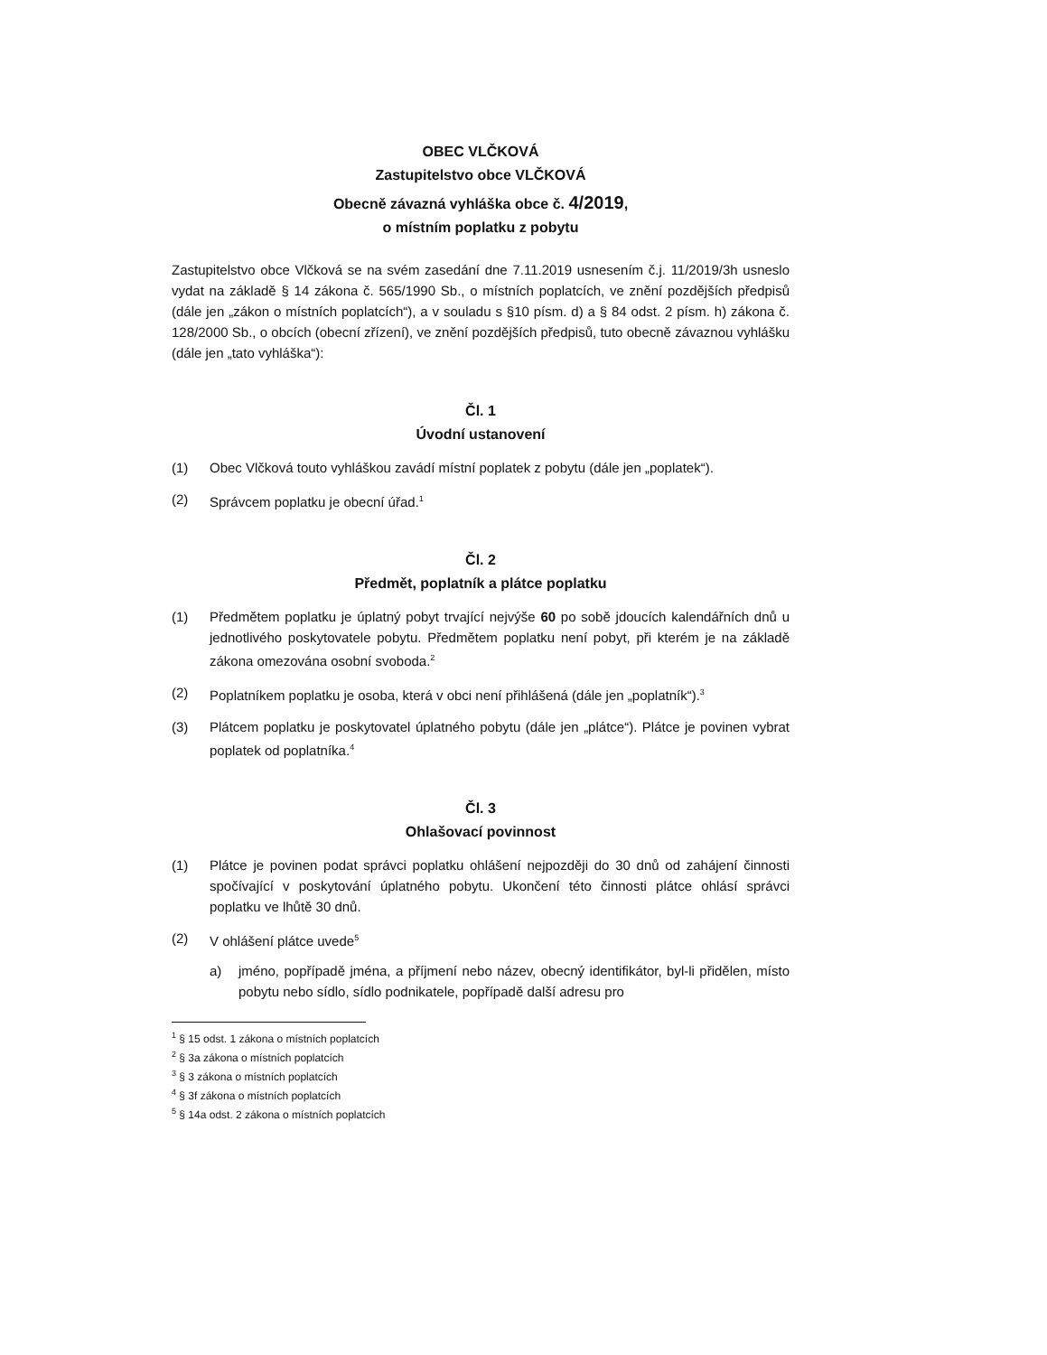OBEC VLČKOVÁ
Zastupitelstvo obce VLČKOVÁ
Obecně závazná vyhláška obce č. 4/2019,
o místním poplatku z pobytu
Zastupitelstvo obce Vlčková se na svém zasedání dne 7.11.2019 usnesením č.j. 11/2019/3h usneslo vydat na základě § 14 zákona č. 565/1990 Sb., o místních poplatcích, ve znění pozdějších předpisů (dále jen „zákon o místních poplatcích“), a v souladu s §10 písm. d) a § 84 odst. 2 písm. h) zákona č. 128/2000 Sb., o obcích (obecní zřízení), ve znění pozdějších předpisů, tuto obecně závaznou vyhlášku (dále jen „tato vyhláška“):
Čl. 1
Úvodní ustanovení
(1) Obec Vlčková touto vyhláškou zavádí místní poplatek z pobytu (dále jen „poplatek“).
(2) Správcem poplatku je obecní úřad.<sup>1</sup>
Čl. 2
Předmět, poplatník a plátce poplatku
(1) Předmětem poplatku je úplatný pobyt trvající nejvýše 60 po sobě jdoucích kalendářních dnů u jednotlivého poskytovatele pobytu. Předmětem poplatku není pobyt, při kterém je na základě zákona omezována osobní svoboda.<sup>2</sup>
(2) Poplatníkem poplatku je osoba, která v obci není přihlášená (dále jen „poplatník“).<sup>3</sup>
(3) Plátcem poplatku je poskytovatel úplatného pobytu (dále jen „plátce“). Plátce je povinen vybrat poplatek od poplatníka.<sup>4</sup>
Čl. 3
Ohlašovací povinnost
(1) Plátce je povinen podat správci poplatku ohlášení nejpozději do 30 dnů od zahájení činnosti spočívající v poskytování úplatného pobytu. Ukončení této činnosti plátce ohlásí správci poplatku ve lhůtě 30 dnů.
(2) V ohlášení plátce uvede<sup>5</sup>
a) jméno, popřípadě jména, a příjmení nebo název, obecný identifikátor, byl-li přidělen, místo pobytu nebo sídlo, sídlo podnikatele, popřípadě další adresu pro
<sup>1</sup> § 15 odst. 1 zákona o místních poplatcích
<sup>2</sup> § 3a zákona o místních poplatcích
<sup>3</sup> § 3 zákona o místních poplatcích
<sup>4</sup> § 3f zákona o místních poplatcích
<sup>5</sup> § 14a odst. 2 zákona o místních poplatcích